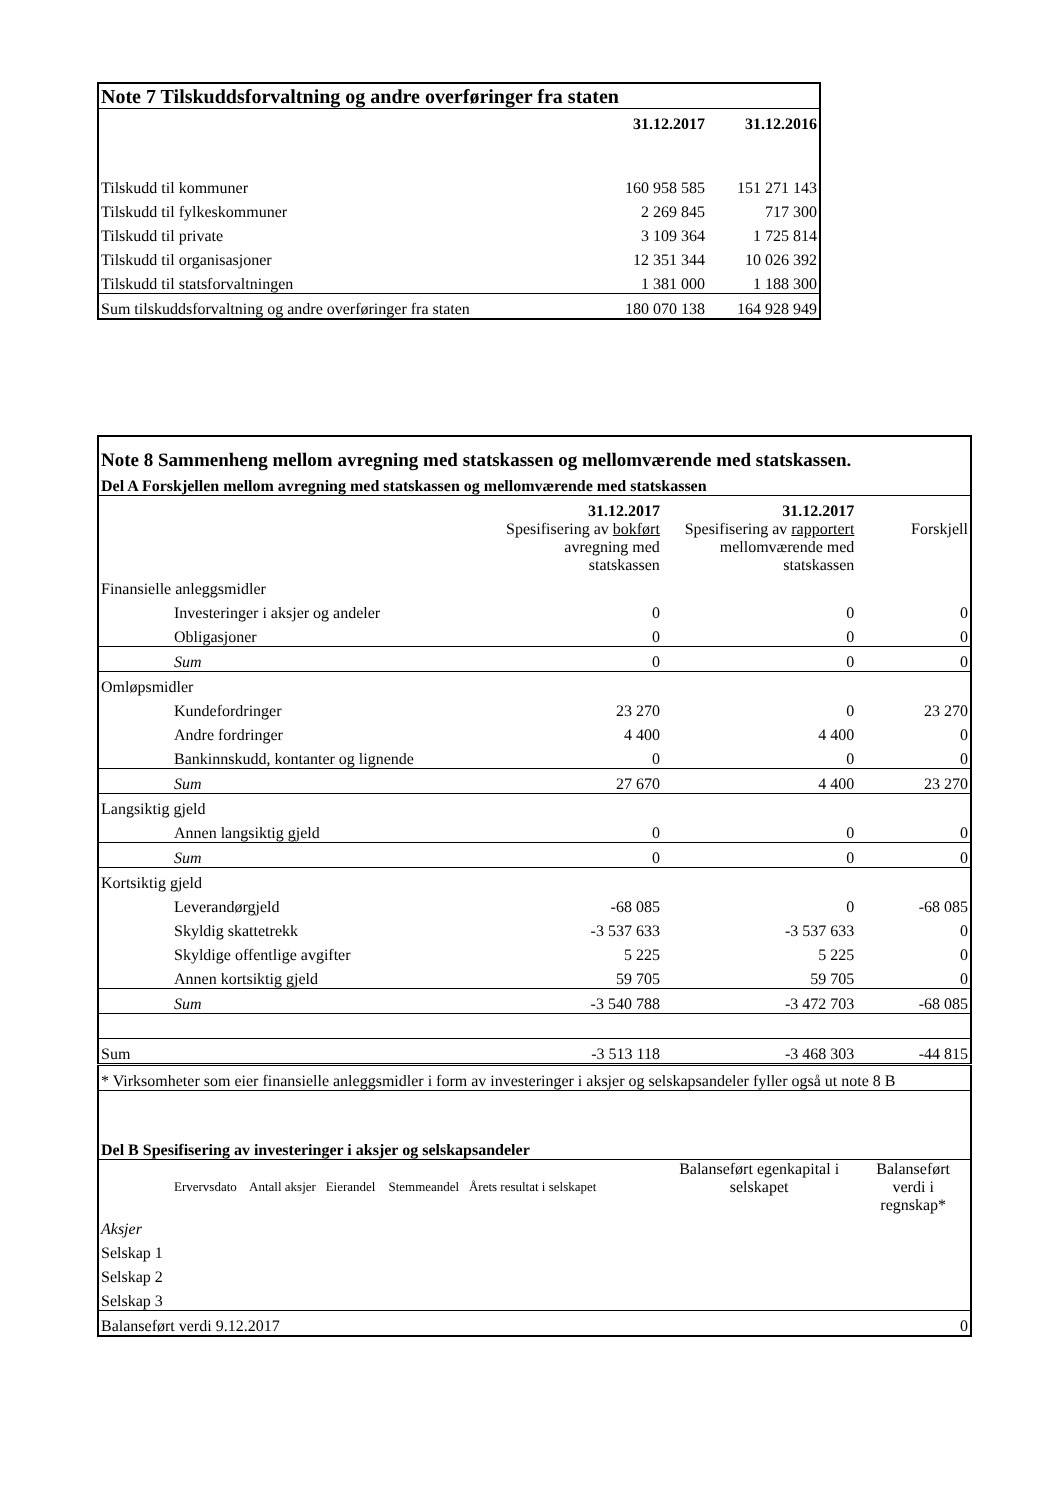| Note 7 Tilskuddsforvaltning og andre overføringer fra staten | | |
| | 31.12.2017 | 31.12.2016 |
| Tilskudd til kommuner | 160 958 585 | 151 271 143 |
| Tilskudd til fylkeskommuner | 2 269 845 | 717 300 |
| Tilskudd til private | 3 109 364 | 1 725 814 |
| Tilskudd til organisasjoner | 12 351 344 | 10 026 392 |
| Tilskudd til statsforvaltningen | 1 381 000 | 1 188 300 |
| Sum tilskuddsforvaltning og andre overføringer fra staten | 180 070 138 | 164 928 949 |
| Note 8 Sammenheng mellom avregning med statskassen og mellomværende med statskassen. | | | |
| Del A Forskjellen mellom avregning med statskassen og mellomværende med statskassen | | | |
| | 31.12.2017 | 31.12.2017 | |
| | Spesifisering av bokført avregning med statskassen | Spesifisering av rapportert mellomværende med statskassen | Forskjell |
| Finansielle anleggsmidler | | | |
| Investeringer i aksjer og andeler | 0 | 0 | 0 |
| Obligasjoner | 0 | 0 | 0 |
| Sum | 0 | 0 | 0 |
| Omløpsmidler | | | |
| Kundefordringer | 23 270 | 0 | 23 270 |
| Andre fordringer | 4 400 | 4 400 | 0 |
| Bankinnskudd, kontanter og lignende | 0 | 0 | 0 |
| Sum | 27 670 | 4 400 | 23 270 |
| Langsiktig gjeld | | | |
| Annen langsiktig gjeld | 0 | 0 | 0 |
| Sum | 0 | 0 | 0 |
| Kortsiktig gjeld | | | |
| Leverandørgjeld | -68 085 | 0 | -68 085 |
| Skyldig skattetrekk | -3 537 633 | -3 537 633 | 0 |
| Skyldige offentlige avgifter | 5 225 | 5 225 | 0 |
| Annen kortsiktig gjeld | 59 705 | 59 705 | 0 |
| Sum | -3 540 788 | -3 472 703 | -68 085 |
| Sum | -3 513 118 | -3 468 303 | -44 815 |
| * Virksomheter som eier finansielle anleggsmidler i form av investeringer i aksjer og selskapsandeler fyller også ut note 8 B | | | |
| Del B Spesifisering av investeringer i aksjer og selskapsandeler | | | |
| Ervervsdato Antall aksjer Eierandel Stemmeandel Årets resultat i selskapet | | Balanseført egenkapital i selskapet | Balanseført verdi i regnskap* |
| Aksjer | | | |
| Selskap 1 | | | |
| Selskap 2 | | | |
| Selskap 3 | | | |
| Balanseført verdi 9.12.2017 | | | 0 |